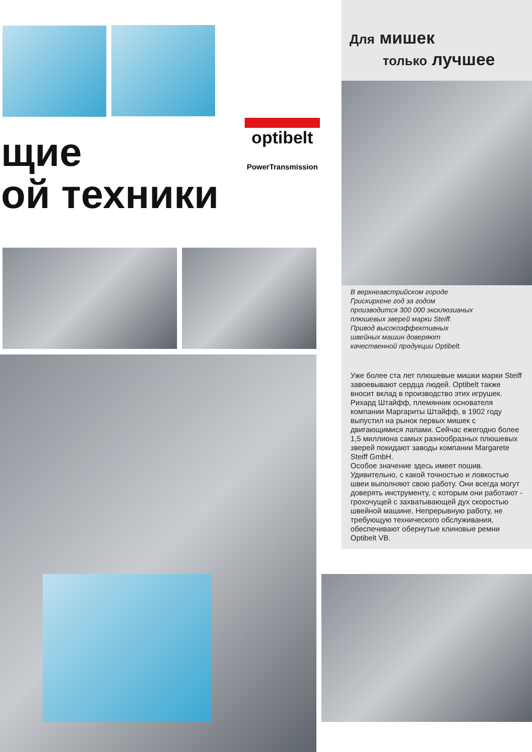щие
ой техники
optibelt
PowerTransmission
Для мишек
только лучшее
В верхнеавстрийском городе Грискирхене год за годом производится 300 000 эксклюзивных плюшевых зверей марки Steiff. Привод высокоэффективных швейных машин доверяют качественной продукции Optibelt.
Уже более ста лет плюшевые мишки марки Steiff завоевывают сердца людей. Optibelt также вносит вклад в производство этих игрушек. Рихард Штайфф, племянник основателя компании Маргариты Штайфф, в 1902 году выпустил на рынок первых мишек с двигающимися лапами. Сейчас ежегодно более 1,5 миллиона самых разнообразных плюшевых зверей покидают заводы компании Margarete Steiff GmbH.
Особое значение здесь имеет пошив. Удивительно, с какой точностью и ловкостью швеи выполняют свою работу. Они всегда могут доверять инструменту, с которым они работают - грохочущей с захватывающей дух скоростью швейной машине. Непрерывную работу, не требующую технического обслуживания, обеспечивают обернутые клиновые ремни Optibelt VB.